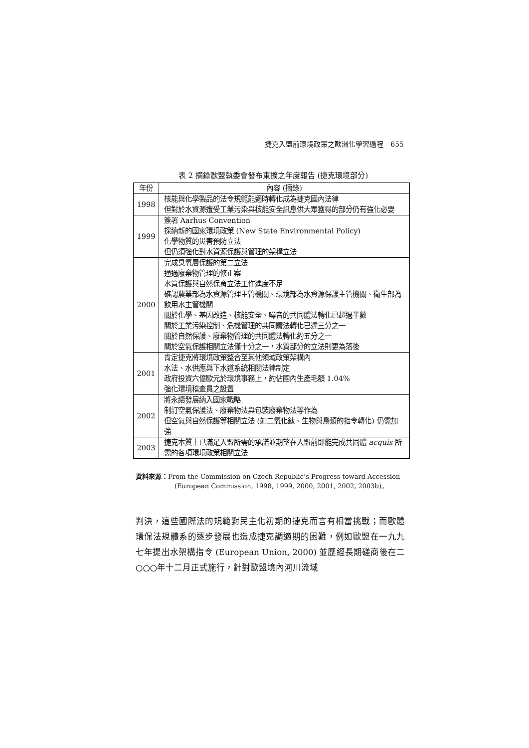捷克入盟前環境政策之歐洲化學習過程　655
表 2 摘錄歐盟執委會發布東擴之年度報告 (捷克環境部分)
| 年份 | 內容 (摘錄) |
| --- | --- |
| 1998 | 核能與化學製品的法令規範能適時轉化成為捷克國內法律 但對於水資源遭受工業污染與核能安全訊息供大眾獲得的部分仍有強化必要 |
| 1999 | 簽署 Aarhus Convention 採納新的國家環境政策 (New State Environmental Policy) 化學物質的災害預防立法 但仍須強化對水資源保護與管理的架構立法 |
| 2000 | 完成臭氧層保護的第二立法 通過廢棄物管理的修正案 水質保護與自然保育立法工作進度不足 確認農業部為水資源管理主管機關、環境部為水資源保護主管機關、衛生部為飲用水主管機關 關於化學、基因改造、核能安全、噪音的共同體法轉化已超過半數 關於工業污染控制、危機管理的共同體法轉化已達三分之一 關於自然保護、廢棄物管理的共同體法轉化約五分之一 關於空氣保護相關立法僅十分之一，水質部分的立法則更為落後 |
| 2001 | 肯定捷克將環境政策整合至其他領域政策架構內 水法、水供應與下水道系統相關法律制定 政府投資六億歐元於環境事務上，約佔國內生產毛額 1.04% 強化環境稽查員之設置 |
| 2002 | 將永續發展納入國家戰略 制訂空氣保護法、廢棄物法與包裝廢棄物法等作為 但空氣與自然保護等相關立法 (如二氧化鈦、生物與鳥類的指令轉化) 仍需加強 |
| 2003 | 捷克本質上已滿足入盟所需的承諾並期望在入盟前即能完成共同體 acquis 所需的各項環境政策相關立法 |
資料來源：From the Commission on Czech Republic’s Progress toward Accession
(European Commission, 1998, 1999, 2000, 2001, 2002, 2003b)。
判決，這些國際法的規範對民主化初期的捷克而言有相當挑戰；而歐體環保法規體系的逐步發展也造成捷克調適期的困難，例如歐盟在一九九七年提出水架構指令 (European Union, 2000) 並歷經長期磋商後在二○○○年十二月正式施行，針對歐盟境內河川流域